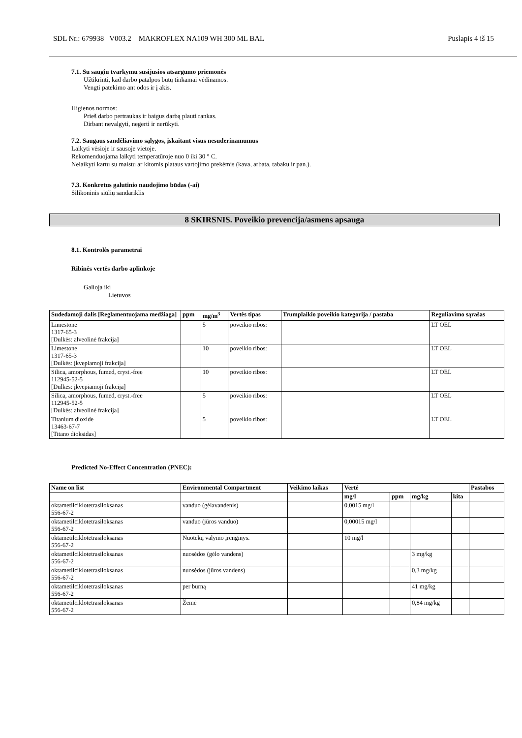SDL Nr.: 679938 V003.2 MAKROFLEX NA109 WH 300 ML BAL Puslapis 4 iš 15
7.1. Su saugiu tvarkymu susijusios atsargumo priemonės
Užtikrinti, kad darbo patalpos būtų tinkamai vėdinamos.
Vengti patekimo ant odos ir į akis.
Higienos normos:
Prieš darbo pertraukas ir baigus darbą plauti rankas.
Dirbant nevalgyti, negerti ir nerūkyti.
7.2. Saugaus sandėliavimo sąlygos, įskaitant visus nesuderinamumus
Laikyti vėsioje ir sausoje vietoje.
Rekomenduojama laikyti temperatūroje nuo 0 iki 30 ° C.
Nelaikyti kartu su maistu ar kitomis plataus vartojimo prekėmis (kava, arbata, tabaku ir pan.).
7.3. Konkretus galutinio naudojimo būdas (-ai)
Silikoninis siūlių sandariklis
8 SKIRSNIS. Poveikio prevencija/asmens apsauga
8.1. Kontrolės parametrai
Ribinės vertės darbo aplinkoje
Galioja iki
Lietuvos
| Sudedamoji dalis [Reglamentuojama medžiaga] | ppm | mg/m<sup>3</sup> | Vertės tipas | Trumplaikio poveikio kategorija / pastaba | Reguliavimo sąrašas |
| --- | --- | --- | --- | --- | --- |
| Limestone 1317-65-3 [Dulkės: alveolinė frakcija] | | 5 | poveikio ribos: | | LT OEL |
| Limestone 1317-65-3 [Dulkės: įkvepiamoji frakcija] | | 10 | poveikio ribos: | | LT OEL |
| Silica, amorphous, fumed, cryst.-free 112945-52-5 [Dulkės: įkvepiamoji frakcija] | | 10 | poveikio ribos: | | LT OEL |
| Silica, amorphous, fumed, cryst.-free 112945-52-5 [Dulkės: alveolinė frakcija] | | 5 | poveikio ribos: | | LT OEL |
| Titanium dioxide 13463-67-7 [Titano dioksidas] | | 5 | poveikio ribos: | | LT OEL |
Predicted No-Effect Concentration (PNEC):
| Name on list | Environmental Compartment | Veikimo laikas | Vertė | | | | Pastabos |
| --- | --- | --- | --- | --- | --- | --- | --- |
| | | | mg/l | ppm | mg/kg | kita | |
| oktametilciklotetrasiloksanas 556-67-2 | vanduo (gėlavandenis) | | 0,0015 mg/l | | | | |
| oktametilciklotetrasiloksanas 556-67-2 | vanduo (jūros vanduo) | | 0,00015 mg/l | | | | |
| oktametilciklotetrasiloksanas 556-67-2 | Nuotekų valymo įrenginys. | | 10 mg/l | | | | |
| oktametilciklotetrasiloksanas 556-67-2 | nuosėdos (gėlo vandens) | | | | 3 mg/kg | | |
| oktametilciklotetrasiloksanas 556-67-2 | nuosėdos (jūros vandens) | | | | 0,3 mg/kg | | |
| oktametilciklotetrasiloksanas 556-67-2 | per burną | | | | 41 mg/kg | | |
| oktametilciklotetrasiloksanas 556-67-2 | Žemė | | | | 0,84 mg/kg | | |